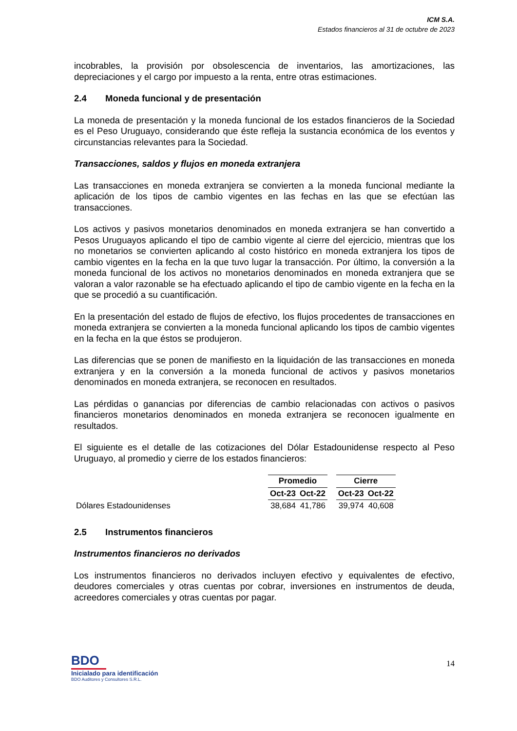ICM S.A.
Estados financieros al 31 de octubre de 2023
incobrables, la provisión por obsolescencia de inventarios, las amortizaciones, las depreciaciones y el cargo por impuesto a la renta, entre otras estimaciones.
2.4 Moneda funcional y de presentación
La moneda de presentación y la moneda funcional de los estados financieros de la Sociedad es el Peso Uruguayo, considerando que éste refleja la sustancia económica de los eventos y circunstancias relevantes para la Sociedad.
Transacciones, saldos y flujos en moneda extranjera
Las transacciones en moneda extranjera se convierten a la moneda funcional mediante la aplicación de los tipos de cambio vigentes en las fechas en las que se efectúan las transacciones.
Los activos y pasivos monetarios denominados en moneda extranjera se han convertido a Pesos Uruguayos aplicando el tipo de cambio vigente al cierre del ejercicio, mientras que los no monetarios se convierten aplicando al costo histórico en moneda extranjera los tipos de cambio vigentes en la fecha en la que tuvo lugar la transacción. Por último, la conversión a la moneda funcional de los activos no monetarios denominados en moneda extranjera que se valoran a valor razonable se ha efectuado aplicando el tipo de cambio vigente en la fecha en la que se procedió a su cuantificación.
En la presentación del estado de flujos de efectivo, los flujos procedentes de transacciones en moneda extranjera se convierten a la moneda funcional aplicando los tipos de cambio vigentes en la fecha en la que éstos se produjeron.
Las diferencias que se ponen de manifiesto en la liquidación de las transacciones en moneda extranjera y en la conversión a la moneda funcional de activos y pasivos monetarios denominados en moneda extranjera, se reconocen en resultados.
Las pérdidas o ganancias por diferencias de cambio relacionadas con activos o pasivos financieros monetarios denominados en moneda extranjera se reconocen igualmente en resultados.
El siguiente es el detalle de las cotizaciones del Dólar Estadounidense respecto al Peso Uruguayo, al promedio y cierre de los estados financieros:
| | Promedio | | | Cierre | |
| --- | --- | --- | --- | --- | --- |
| | Oct-23 | Oct-22 | | Oct-23 | Oct-22 |
| Dólares Estadounidenses | 38,684 | 41,786 | | 39,974 | 40,608 |
2.5 Instrumentos financieros
Instrumentos financieros no derivados
Los instrumentos financieros no derivados incluyen efectivo y equivalentes de efectivo, deudores comerciales y otras cuentas por cobrar, inversiones en instrumentos de deuda, acreedores comerciales y otras cuentas por pagar.
BDO
Inicialado para identificación
BDO Auditores y Consultores S.R.L.
14